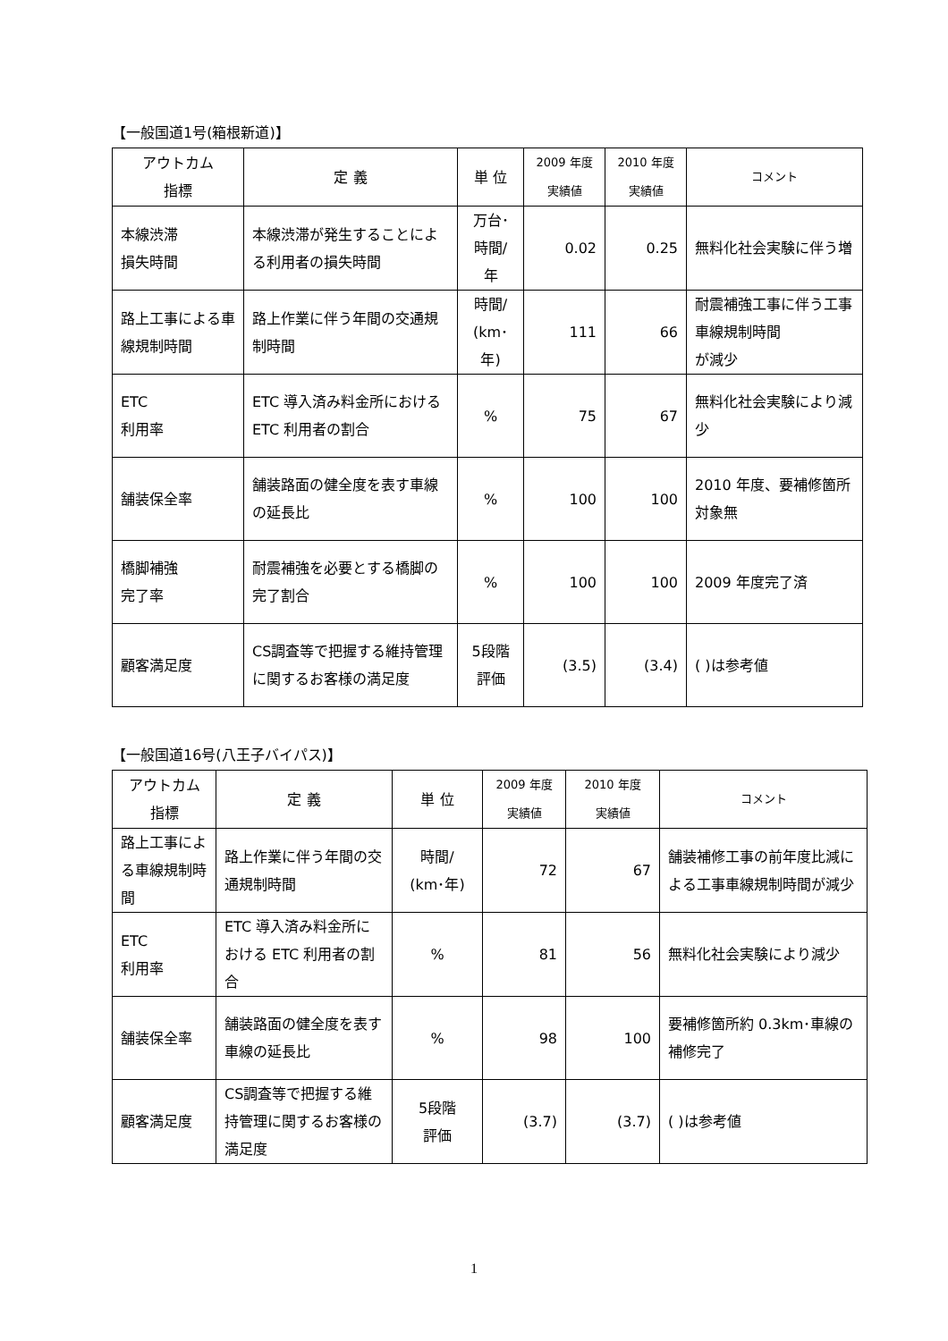【一般国道1号(箱根新道)】
| アウトカム 指標 | 定 義 | 単 位 | 2009 年度 実績値 | 2010 年度 実績値 | コメント |
| --- | --- | --- | --- | --- | --- |
| 本線渋滞 損失時間 | 本線渋滞が発生することによる利用者の損失時間 | 万台･ 時間/ 年 | 0.02 | 0.25 | 無料化社会実験に伴う増 |
| 路上工事による車線規制時間 | 路上作業に伴う年間の交通規制時間 | 時間/ (km･ 年) | 111 | 66 | 耐震補強工事に伴う工事車線規制時間 が減少 |
| ETC 利用率 | ETC 導入済み料金所におけるETC 利用者の割合 | % | 75 | 67 | 無料化社会実験により減少 |
| 舗装保全率 | 舗装路面の健全度を表す車線の延長比 | % | 100 | 100 | 2010 年度、要補修箇所対象無 |
| 橋脚補強 完了率 | 耐震補強を必要とする橋脚の完了割合 | % | 100 | 100 | 2009 年度完了済 |
| 顧客満足度 | CS調査等で把握する維持管理に関するお客様の満足度 | 5段階 評価 | (3.5) | (3.4) | ( )は参考値 |
【一般国道16号(八王子バイパス)】
| アウトカム 指標 | 定 義 | 単 位 | 2009 年度 実績値 | 2010 年度 実績値 | コメント |
| --- | --- | --- | --- | --- | --- |
| 路上工事による車線規制時間 | 路上作業に伴う年間の交通規制時間 | 時間/ (km･年) | 72 | 67 | 舗装補修工事の前年度比減による工事車線規制時間が減少 |
| ETC 利用率 | ETC 導入済み料金所における ETC 利用者の割合 | % | 81 | 56 | 無料化社会実験により減少 |
| 舗装保全率 | 舗装路面の健全度を表す車線の延長比 | % | 98 | 100 | 要補修箇所約 0.3km･車線の補修完了 |
| 顧客満足度 | CS調査等で把握する維持管理に関するお客様の満足度 | 5段階 評価 | (3.7) | (3.7) | ( )は参考値 |
1